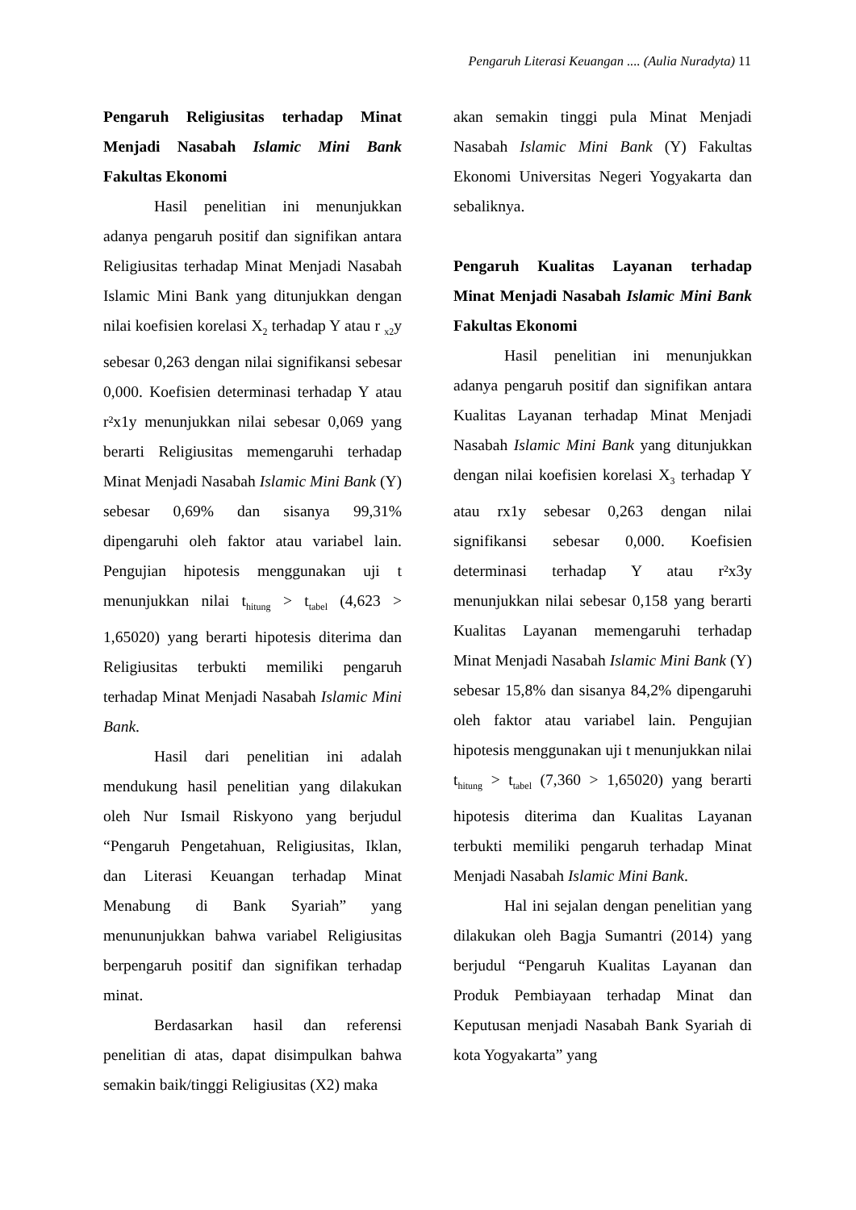Pengaruh Literasi Keuangan .... (Aulia Nuradyta) 11
Pengaruh Religiusitas terhadap Minat Menjadi Nasabah Islamic Mini Bank Fakultas Ekonomi
Hasil penelitian ini menunjukkan adanya pengaruh positif dan signifikan antara Religiusitas terhadap Minat Menjadi Nasabah Islamic Mini Bank yang ditunjukkan dengan nilai koefisien korelasi X<sub>2</sub> terhadap Y atau r <sub>x2</sub>y sebesar 0,263 dengan nilai signifikansi sebesar 0,000. Koefisien determinasi terhadap Y atau r²x1y menunjukkan nilai sebesar 0,069 yang berarti Religiusitas memengaruhi terhadap Minat Menjadi Nasabah Islamic Mini Bank (Y) sebesar 0,69% dan sisanya 99,31% dipengaruhi oleh faktor atau variabel lain. Pengujian hipotesis menggunakan uji t menunjukkan nilai t<sub>hitung</sub> > t<sub>tabel</sub> (4,623 > 1,65020) yang berarti hipotesis diterima dan Religiusitas terbukti memiliki pengaruh terhadap Minat Menjadi Nasabah Islamic Mini Bank.
Hasil dari penelitian ini adalah mendukung hasil penelitian yang dilakukan oleh Nur Ismail Riskyono yang berjudul “Pengaruh Pengetahuan, Religiusitas, Iklan, dan Literasi Keuangan terhadap Minat Menabung di Bank Syariah” yang menununjukkan bahwa variabel Religiusitas berpengaruh positif dan signifikan terhadap minat.
Berdasarkan hasil dan referensi penelitian di atas, dapat disimpulkan bahwa semakin baik/tinggi Religiusitas (X2) maka
akan semakin tinggi pula Minat Menjadi Nasabah Islamic Mini Bank (Y) Fakultas Ekonomi Universitas Negeri Yogyakarta dan sebaliknya.
Pengaruh Kualitas Layanan terhadap Minat Menjadi Nasabah Islamic Mini Bank Fakultas Ekonomi
Hasil penelitian ini menunjukkan adanya pengaruh positif dan signifikan antara Kualitas Layanan terhadap Minat Menjadi Nasabah Islamic Mini Bank yang ditunjukkan dengan nilai koefisien korelasi X<sub>3</sub> terhadap Y atau rx1y sebesar 0,263 dengan nilai signifikansi sebesar 0,000. Koefisien determinasi terhadap Y atau r²x3y menunjukkan nilai sebesar 0,158 yang berarti Kualitas Layanan memengaruhi terhadap Minat Menjadi Nasabah Islamic Mini Bank (Y) sebesar 15,8% dan sisanya 84,2% dipengaruhi oleh faktor atau variabel lain. Pengujian hipotesis menggunakan uji t menunjukkan nilai t<sub>hitung</sub> > t<sub>tabel</sub> (7,360 > 1,65020) yang berarti hipotesis diterima dan Kualitas Layanan terbukti memiliki pengaruh terhadap Minat Menjadi Nasabah Islamic Mini Bank.
Hal ini sejalan dengan penelitian yang dilakukan oleh Bagja Sumantri (2014) yang berjudul “Pengaruh Kualitas Layanan dan Produk Pembiayaan terhadap Minat dan Keputusan menjadi Nasabah Bank Syariah di kota Yogyakarta” yang